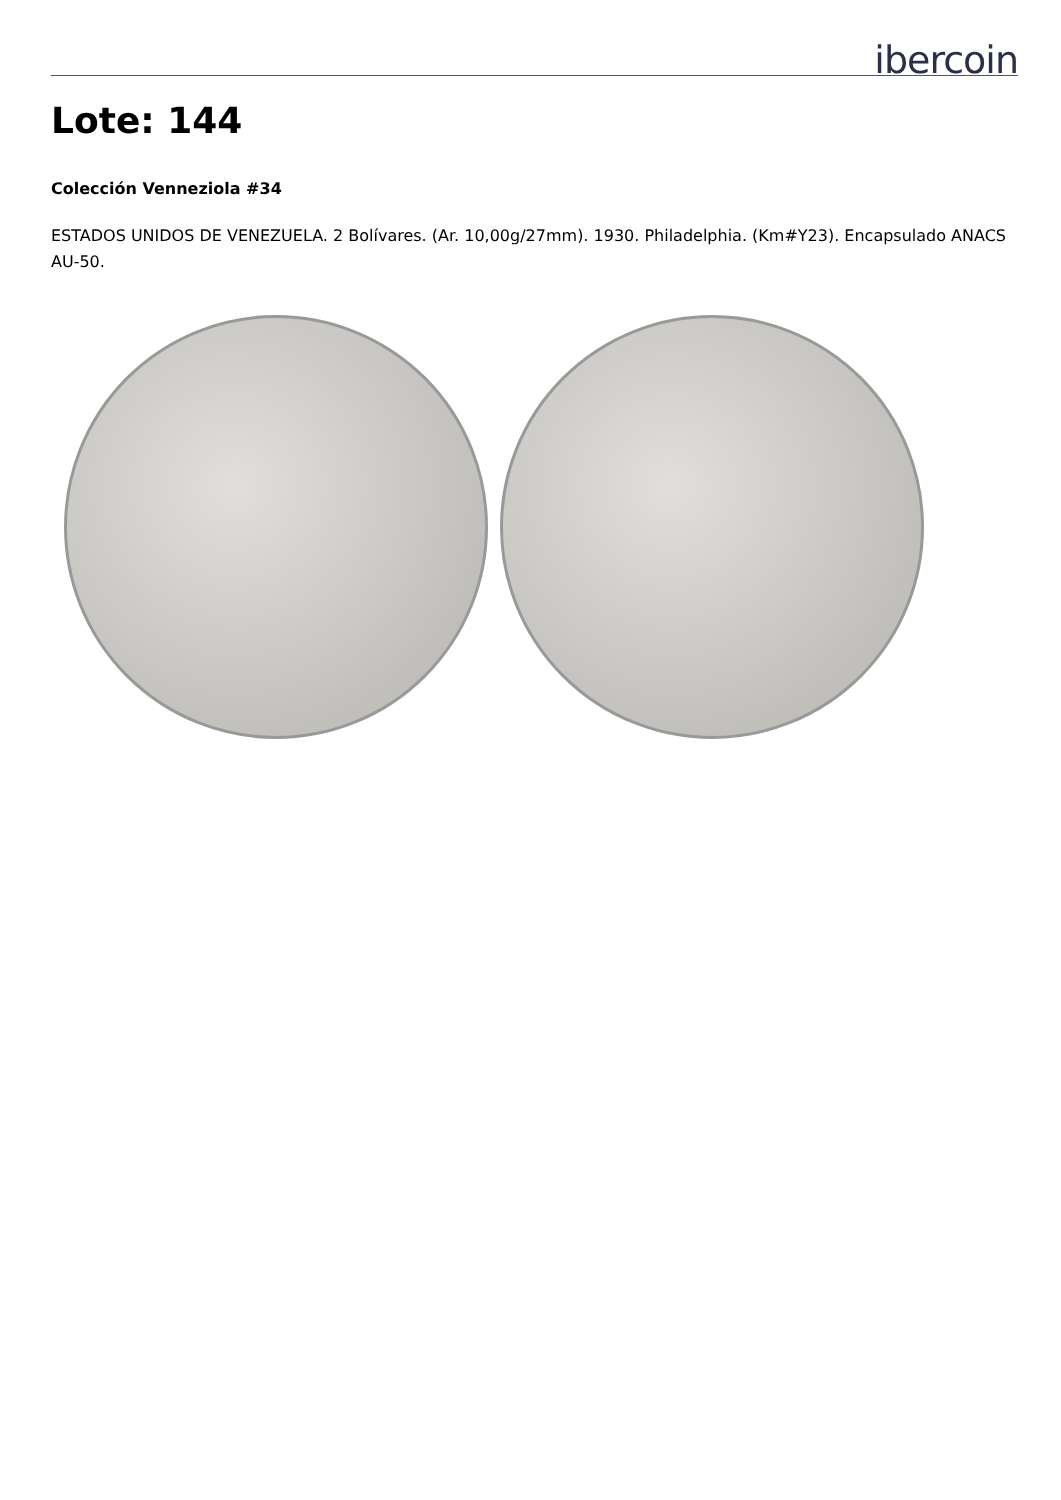ibercoin
Lote: 144
Colección Venneziola #34
ESTADOS UNIDOS DE VENEZUELA. 2 Bolívares. (Ar. 10,00g/27mm). 1930. Philadelphia. (Km#Y23). Encapsulado ANACS AU-50.